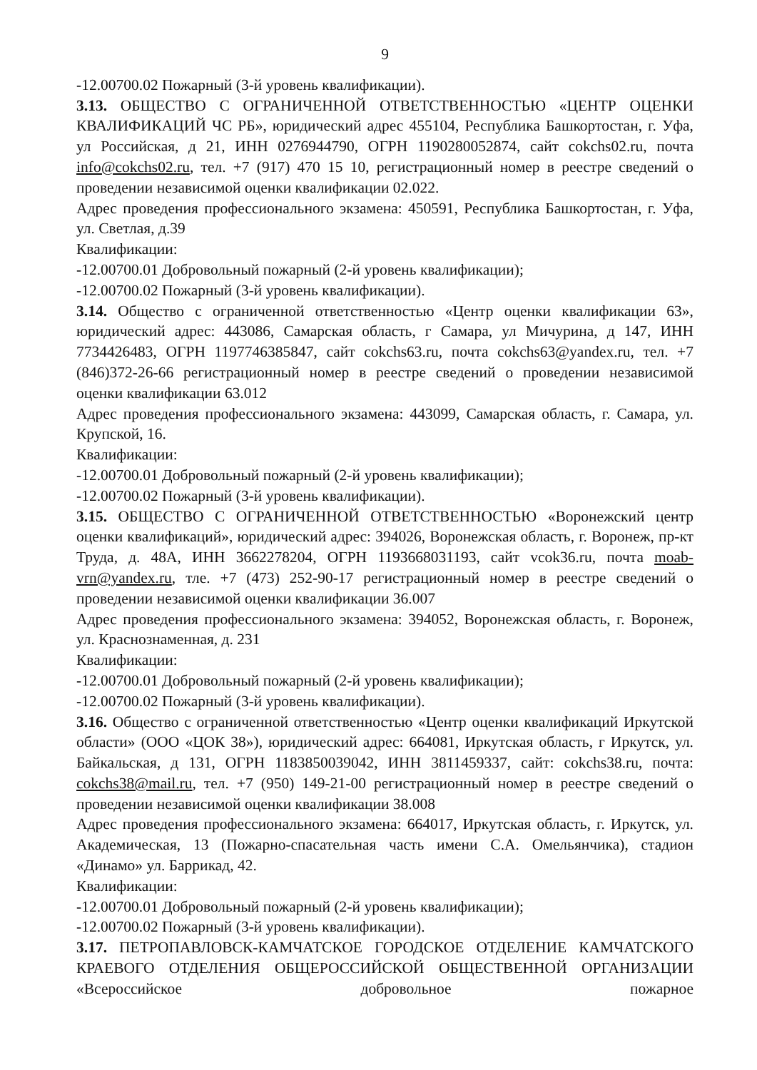9
-12.00700.02 Пожарный (3-й уровень квалификации).
3.13. ОБЩЕСТВО С ОГРАНИЧЕННОЙ ОТВЕТСТВЕННОСТЬЮ «ЦЕНТР ОЦЕНКИ КВАЛИФИКАЦИЙ ЧС РБ», юридический адрес 455104, Республика Башкортостан, г. Уфа, ул Российская, д 21, ИНН 0276944790, ОГРН 1190280052874, сайт cokchs02.ru, почта info@cokchs02.ru, тел. +7 (917) 470 15 10, регистрационный номер в реестре сведений о проведении независимой оценки квалификации 02.022.
Адрес проведения профессионального экзамена: 450591, Республика Башкортостан, г. Уфа, ул. Светлая, д.39
Квалификации:
-12.00700.01 Добровольный пожарный (2-й уровень квалификации);
-12.00700.02 Пожарный (3-й уровень квалификации).
3.14. Общество с ограниченной ответственностью «Центр оценки квалификации 63», юридический адрес: 443086, Самарская область, г Самара, ул Мичурина, д 147, ИНН 7734426483, ОГРН 1197746385847, сайт cokchs63.ru, почта cokchs63@yandex.ru, тел. +7 (846)372-26-66 регистрационный номер в реестре сведений о проведении независимой оценки квалификации 63.012
Адрес проведения профессионального экзамена: 443099, Самарская область, г. Самара, ул. Крупской, 16.
Квалификации:
-12.00700.01 Добровольный пожарный (2-й уровень квалификации);
-12.00700.02 Пожарный (3-й уровень квалификации).
3.15. ОБЩЕСТВО С ОГРАНИЧЕННОЙ ОТВЕТСТВЕННОСТЬЮ «Воронежский центр оценки квалификаций», юридический адрес: 394026, Воронежская область, г. Воронеж, пр-кт Труда, д. 48А, ИНН 3662278204, ОГРН 1193668031193, сайт vcok36.ru, почта moab-vrn@yandex.ru, тле. +7 (473) 252-90-17 регистрационный номер в реестре сведений о проведении независимой оценки квалификации 36.007
Адрес проведения профессионального экзамена: 394052, Воронежская область, г. Воронеж, ул. Краснознаменная, д. 231
Квалификации:
-12.00700.01 Добровольный пожарный (2-й уровень квалификации);
-12.00700.02 Пожарный (3-й уровень квалификации).
3.16. Общество с ограниченной ответственностью «Центр оценки квалификаций Иркутской области» (ООО «ЦОК 38»), юридический адрес: 664081, Иркутская область, г Иркутск, ул. Байкальская, д 131, ОГРН 1183850039042, ИНН 3811459337, сайт: cokchs38.ru, почта: cokchs38@mail.ru, тел. +7 (950) 149-21-00 регистрационный номер в реестре сведений о проведении независимой оценки квалификации 38.008
Адрес проведения профессионального экзамена: 664017, Иркутская область, г. Иркутск, ул. Академическая, 13 (Пожарно-спасательная часть имени С.А. Омельянчика), стадион «Динамо» ул. Баррикад, 42.
Квалификации:
-12.00700.01 Добровольный пожарный (2-й уровень квалификации);
-12.00700.02 Пожарный (3-й уровень квалификации).
3.17. ПЕТРОПАВЛОВСК-КАМЧАТСКОЕ ГОРОДСКОЕ ОТДЕЛЕНИЕ КАМЧАТСКОГО КРАЕВОГО ОТДЕЛЕНИЯ ОБЩЕРОССИЙСКОЙ ОБЩЕСТВЕННОЙ ОРГАНИЗАЦИИ «Всероссийское добровольное пожарное